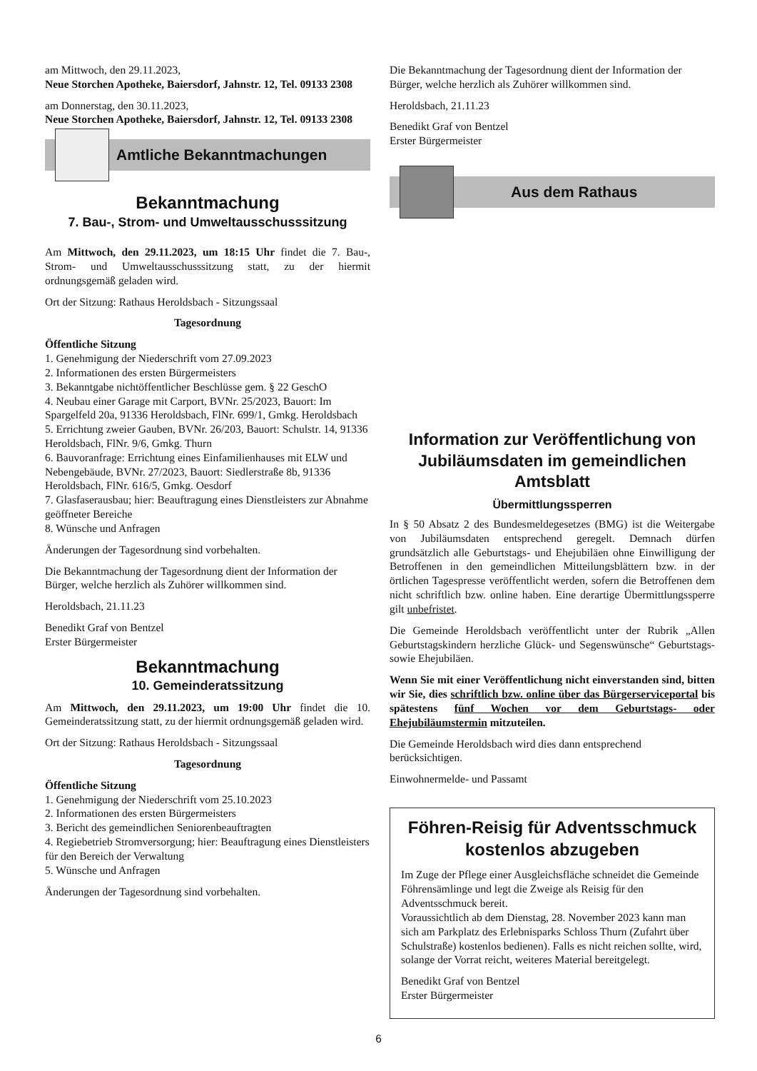am Mittwoch, den 29.11.2023,
Neue Storchen Apotheke, Baiersdorf, Jahnstr. 12, Tel. 09133 2308
am Donnerstag, den 30.11.2023,
Neue Storchen Apotheke, Baiersdorf, Jahnstr. 12, Tel. 09133 2308
Amtliche Bekanntmachungen
Bekanntmachung
7. Bau-, Strom- und Umweltausschusssitzung
Am Mittwoch, den 29.11.2023, um 18:15 Uhr findet die 7. Bau-, Strom- und Umweltausschusssitzung statt, zu der hiermit ordnungsgemäß geladen wird.
Ort der Sitzung: Rathaus Heroldsbach - Sitzungssaal
Tagesordnung
Öffentliche Sitzung
1. Genehmigung der Niederschrift vom 27.09.2023
2. Informationen des ersten Bürgermeisters
3. Bekanntgabe nichtöffentlicher Beschlüsse gem. § 22 GeschO
4. Neubau einer Garage mit Carport, BVNr. 25/2023, Bauort: Im Spargelfeld 20a, 91336 Heroldsbach, FlNr. 699/1, Gmkg. Heroldsbach
5. Errichtung zweier Gauben, BVNr. 26/203, Bauort: Schulstr. 14, 91336 Heroldsbach, FlNr. 9/6, Gmkg. Thurn
6. Bauvoranfrage: Errichtung eines Einfamilienhauses mit ELW und Nebengebäude, BVNr. 27/2023, Bauort: Siedlerstraße 8b, 91336 Heroldsbach, FlNr. 616/5, Gmkg. Oesdorf
7. Glasfaserausbau; hier: Beauftragung eines Dienstleisters zur Abnahme geöffneter Bereiche
8. Wünsche und Anfragen
Änderungen der Tagesordnung sind vorbehalten.
Die Bekanntmachung der Tagesordnung dient der Information der Bürger, welche herzlich als Zuhörer willkommen sind.
Heroldsbach, 21.11.23
Benedikt Graf von Bentzel
Erster Bürgermeister
Bekanntmachung
10. Gemeinderatssitzung
Am Mittwoch, den 29.11.2023, um 19:00 Uhr findet die 10. Gemeinderatssitzung statt, zu der hiermit ordnungsgemäß geladen wird.
Ort der Sitzung: Rathaus Heroldsbach - Sitzungssaal
Tagesordnung
Öffentliche Sitzung
1. Genehmigung der Niederschrift vom 25.10.2023
2. Informationen des ersten Bürgermeisters
3. Bericht des gemeindlichen Seniorenbeauftragten
4. Regiebetrieb Stromversorgung; hier: Beauftragung eines Dienstleisters für den Bereich der Verwaltung
5. Wünsche und Anfragen
Änderungen der Tagesordnung sind vorbehalten.
Die Bekanntmachung der Tagesordnung dient der Information der Bürger, welche herzlich als Zuhörer willkommen sind.
Heroldsbach, 21.11.23
Benedikt Graf von Bentzel
Erster Bürgermeister
Aus dem Rathaus
Information zur Veröffentlichung von Jubiläumsdaten im gemeindlichen Amtsblatt
Übermittlungssperren
In § 50 Absatz 2 des Bundesmeldegesetzes (BMG) ist die Weitergabe von Jubiläumsdaten entsprechend geregelt. Demnach dürfen grundsätzlich alle Geburtstags- und Ehejubiläen ohne Einwilligung der Betroffenen in den gemeindlichen Mitteilungsblättern bzw. in der örtlichen Tagespresse veröffentlicht werden, sofern die Betroffenen dem nicht schriftlich bzw. online haben. Eine derartige Übermittlungssperre gilt unbefristet.
Die Gemeinde Heroldsbach veröffentlicht unter der Rubrik „Allen Geburtstagskindern herzliche Glück- und Segenswünsche“ Geburtstags- sowie Ehejubiläen.
Wenn Sie mit einer Veröffentlichung nicht einverstanden sind, bitten wir Sie, dies schriftlich bzw. online über das Bürgerserviceportal bis spätestens fünf Wochen vor dem Geburtstags- oder Ehejubiläumstermin mitzuteilen.
Die Gemeinde Heroldsbach wird dies dann entsprechend berücksichtigen.
Einwohnermelde- und Passamt
Föhren-Reisig für Adventsschmuck kostenlos abzugeben
Im Zuge der Pflege einer Ausgleichsfläche schneidet die Gemeinde Föhrensämlinge und legt die Zweige als Reisig für den Adventsschmuck bereit.
Voraussichtlich ab dem Dienstag, 28. November 2023 kann man sich am Parkplatz des Erlebnisparks Schloss Thurn (Zufahrt über Schulstraße) kostenlos bedienen). Falls es nicht reichen sollte, wird, solange der Vorrat reicht, weiteres Material bereitgelegt.
Benedikt Graf von Bentzel
Erster Bürgermeister
6